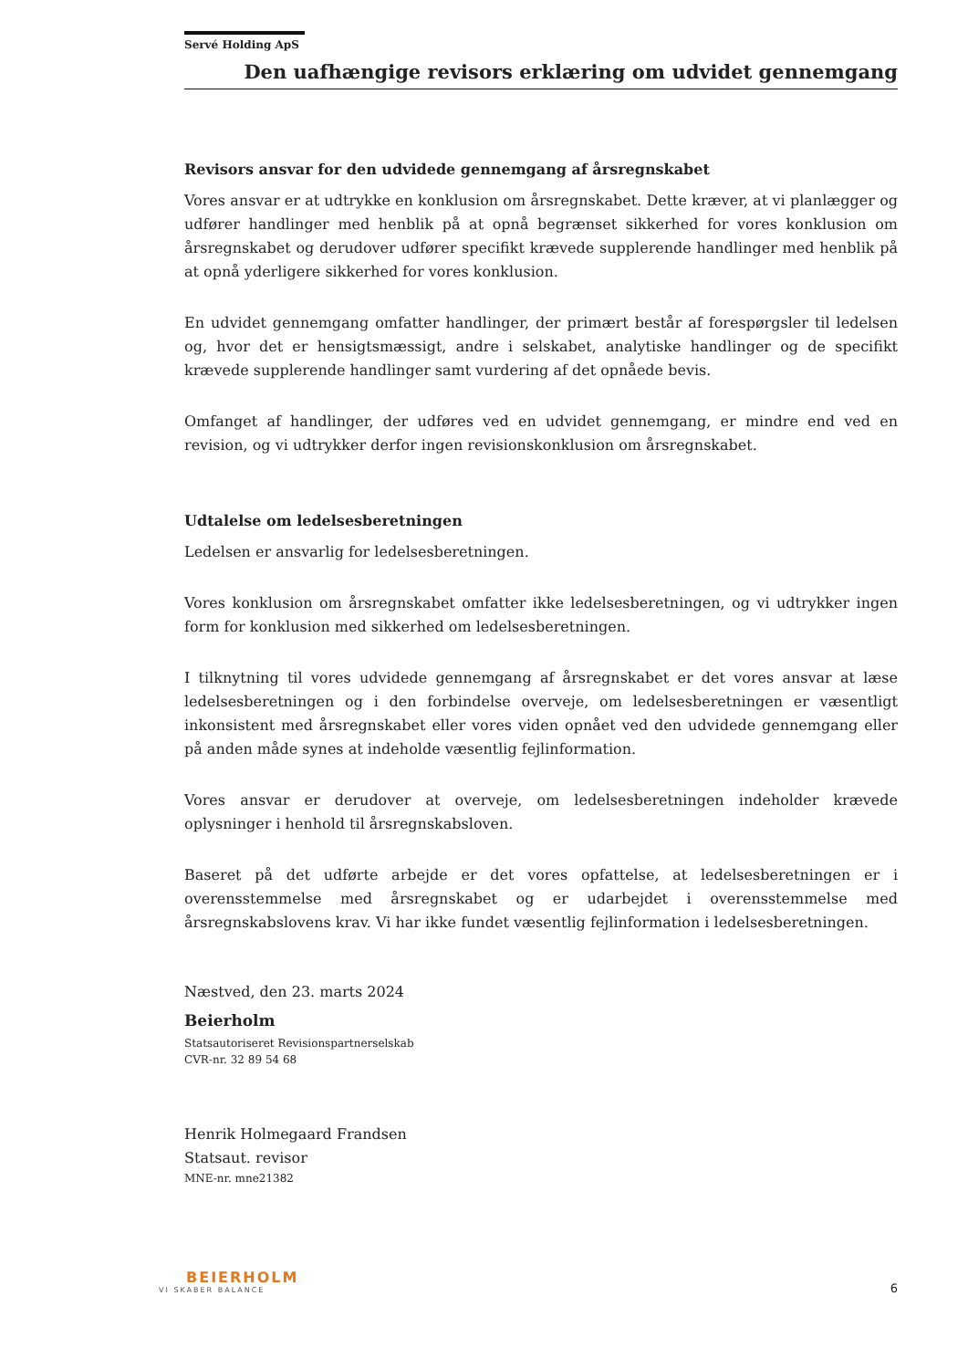Servé Holding ApS
Den uafhængige revisors erklæring om udvidet gennemgang
Revisors ansvar for den udvidede gennemgang af årsregnskabet
Vores ansvar er at udtrykke en konklusion om årsregnskabet. Dette kræver, at vi planlægger og udfører handlinger med henblik på at opnå begrænset sikkerhed for vores konklusion om årsregnskabet og derudover udfører specifikt krævede supplerende handlinger med henblik på at opnå yderligere sikkerhed for vores konklusion.
En udvidet gennemgang omfatter handlinger, der primært består af forespørgsler til ledelsen og, hvor det er hensigtsmæssigt, andre i selskabet, analytiske handlinger og de specifikt krævede supplerende handlinger samt vurdering af det opnåede bevis.
Omfanget af handlinger, der udføres ved en udvidet gennemgang, er mindre end ved en revision, og vi udtrykker derfor ingen revisionskonklusion om årsregnskabet.
Udtalelse om ledelsesberetningen
Ledelsen er ansvarlig for ledelsesberetningen.
Vores konklusion om årsregnskabet omfatter ikke ledelsesberetningen, og vi udtrykker ingen form for konklusion med sikkerhed om ledelsesberetningen.
I tilknytning til vores udvidede gennemgang af årsregnskabet er det vores ansvar at læse ledelsesberetningen og i den forbindelse overveje, om ledelsesberetningen er væsentligt inkonsistent med årsregnskabet eller vores viden opnået ved den udvidede gennemgang eller på anden måde synes at indeholde væsentlig fejlinformation.
Vores ansvar er derudover at overveje, om ledelsesberetningen indeholder krævede oplysninger i henhold til årsregnskabsloven.
Baseret på det udførte arbejde er det vores opfattelse, at ledelsesberetningen er i overensstemmelse med årsregnskabet og er udarbejdet i overensstemmelse med årsregnskabslovens krav. Vi har ikke fundet væsentlig fejlinformation i ledelsesberetningen.
Næstved, den 23. marts 2024
Beierholm
Statsautoriseret Revisionspartnerselskab
CVR-nr. 32 89 54 68
Henrik Holmegaard Frandsen
Statsaut. revisor
MNE-nr. mne21382
BEIERHOLM
VI SKABER BALANCE
6